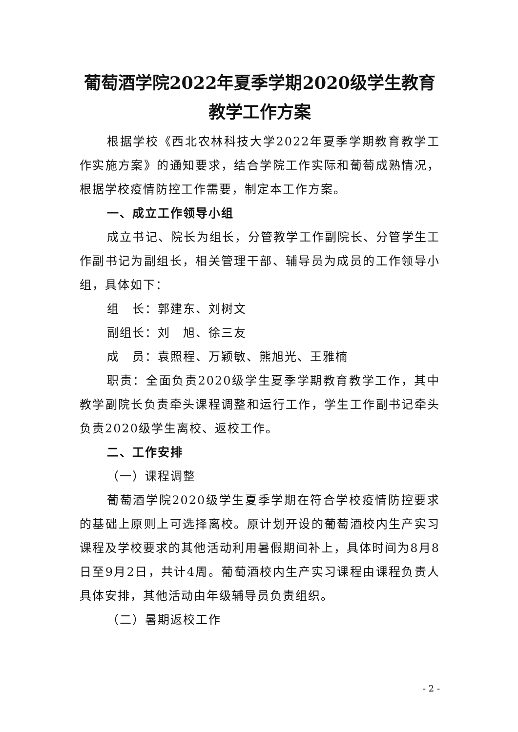葡萄酒学院2022年夏季学期2020级学生教育教学工作方案
根据学校《西北农林科技大学2022年夏季学期教育教学工作实施方案》的通知要求，结合学院工作实际和葡萄成熟情况，根据学校疫情防控工作需要，制定本工作方案。
一、成立工作领导小组
成立书记、院长为组长，分管教学工作副院长、分管学生工作副书记为副组长，相关管理干部、辅导员为成员的工作领导小组，具体如下：
组　长：郭建东、刘树文
副组长：刘　旭、徐三友
成　员：袁照程、万颖敏、熊旭光、王雅楠
职责：全面负责2020级学生夏季学期教育教学工作，其中教学副院长负责牵头课程调整和运行工作，学生工作副书记牵头负责2020级学生离校、返校工作。
二、工作安排
（一）课程调整
葡萄酒学院2020级学生夏季学期在符合学校疫情防控要求的基础上原则上可选择离校。原计划开设的葡萄酒校内生产实习课程及学校要求的其他活动利用暑假期间补上，具体时间为8月8日至9月2日，共计4周。葡萄酒校内生产实习课程由课程负责人具体安排，其他活动由年级辅导员负责组织。
（二）暑期返校工作
- 2 -